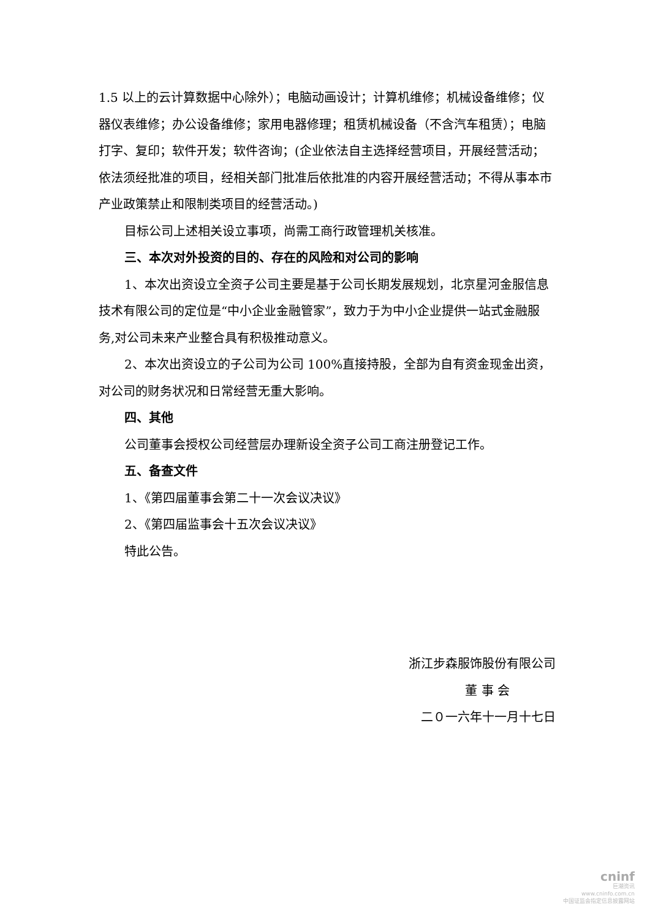1.5 以上的云计算数据中心除外）；电脑动画设计；计算机维修；机械设备维修；仪器仪表维修；办公设备维修；家用电器修理；租赁机械设备（不含汽车租赁）；电脑打字、复印；软件开发；软件咨询；(企业依法自主选择经营项目，开展经营活动；依法须经批准的项目，经相关部门批准后依批准的内容开展经营活动；不得从事本市产业政策禁止和限制类项目的经营活动。)
目标公司上述相关设立事项，尚需工商行政管理机关核准。
三、本次对外投资的目的、存在的风险和对公司的影响
1、本次出资设立全资子公司主要是基于公司长期发展规划，北京星河金服信息技术有限公司的定位是“中小企业金融管家”，致力于为中小企业提供一站式金融服务,对公司未来产业整合具有积极推动意义。
2、本次出资设立的子公司为公司 100%直接持股，全部为自有资金现金出资，对公司的财务状况和日常经营无重大影响。
四、其他
公司董事会授权公司经营层办理新设全资子公司工商注册登记工作。
五、备查文件
1、《第四届董事会第二十一次会议决议》
2、《第四届监事会十五次会议决议》
特此公告。
浙江步森服饰股份有限公司
董 事 会
二０一六年十一月十七日
cninf
巨潮资讯
www.cninfo.com.cn
中国证监会指定信息披露网站